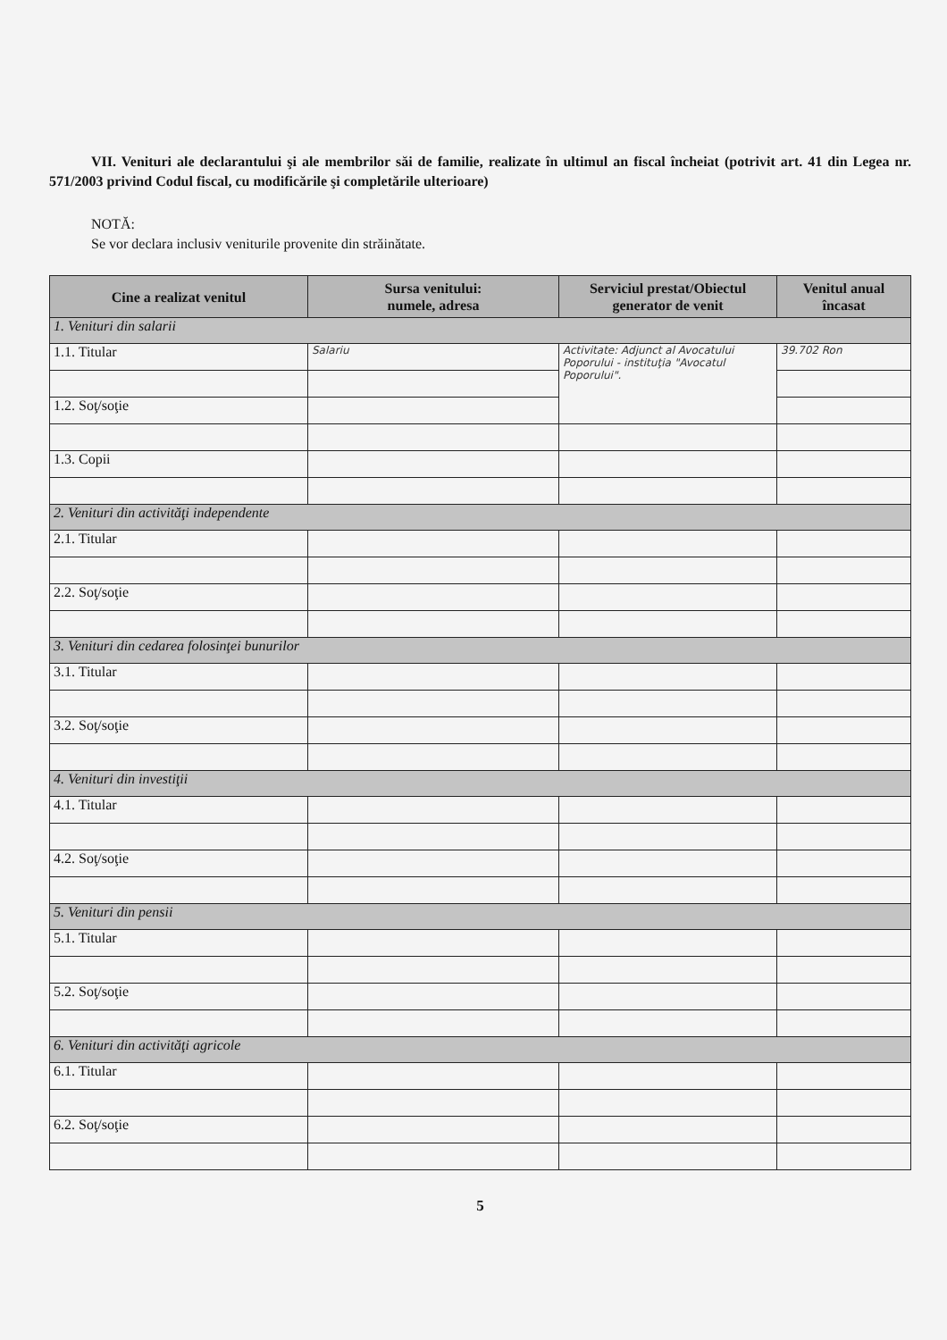VII. Venituri ale declarantului şi ale membrilor săi de familie, realizate în ultimul an fiscal încheiat (potrivit art. 41 din Legea nr. 571/2003 privind Codul fiscal, cu modificările şi completările ulterioare)
NOTĂ:
Se vor declara inclusiv veniturile provenite din străinătate.
| Cine a realizat venitul | Sursa venitului: numele, adresa | Serviciul prestat/Obiectul generator de venit | Venitul anual încasat |
| --- | --- | --- | --- |
| 1. Venituri din salarii | | | |
| 1.1. Titular | Salariu | Activitate: Adjunct al Avocatului Poporului - instituţia "Avocatul Poporului". | 39.702 Ron |
| 1.2. Soţ/soţie | | | |
| 1.3. Copii | | | |
| 2. Venituri din activităţi independente | | | |
| 2.1. Titular | | | |
| 2.2. Soţ/soţie | | | |
| 3. Venituri din cedarea folosinţei bunurilor | | | |
| 3.1. Titular | | | |
| 3.2. Soţ/soţie | | | |
| 4. Venituri din investiţii | | | |
| 4.1. Titular | | | |
| 4.2. Soţ/soţie | | | |
| 5. Venituri din pensii | | | |
| 5.1. Titular | | | |
| 5.2. Soţ/soţie | | | |
| 6. Venituri din activităţi agricole | | | |
| 6.1. Titular | | | |
| 6.2. Soţ/soţie | | | |
5